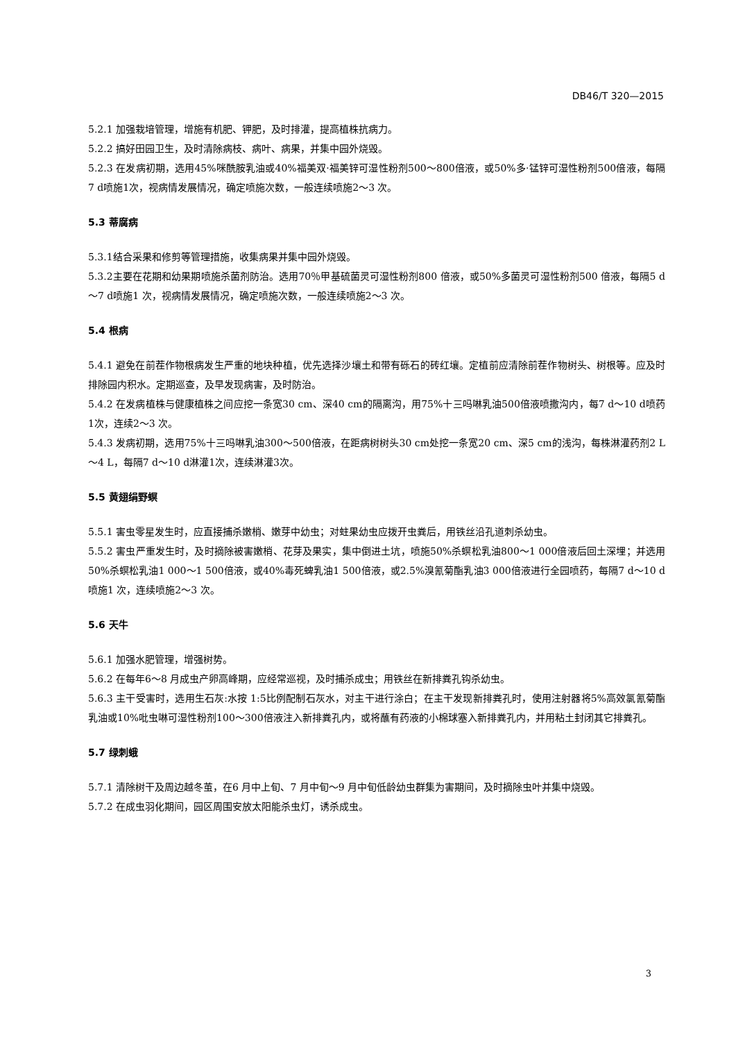DB46/T 320—2015
5.2.1 加强栽培管理，增施有机肥、钾肥，及时排灌，提高植株抗病力。
5.2.2 搞好田园卫生，及时清除病枝、病叶、病果，并集中园外烧毁。
5.2.3 在发病初期，选用45%咪酰胺乳油或40%福美双·福美锌可湿性粉剂500～800倍液，或50%多·锰锌可湿性粉剂500倍液，每隔7 d喷施1次，视病情发展情况，确定喷施次数，一般连续喷施2～3 次。
5.3 蒂腐病
5.3.1结合采果和修剪等管理措施，收集病果并集中园外烧毁。
5.3.2主要在花期和幼果期喷施杀菌剂防治。选用70％甲基硫菌灵可湿性粉剂800 倍液，或50%多菌灵可湿性粉剂500 倍液，每隔5 d～7 d喷施1 次，视病情发展情况，确定喷施次数，一般连续喷施2～3 次。
5.4 根病
5.4.1 避免在前茬作物根病发生严重的地块种植，优先选择沙壤土和带有砾石的砖红壤。定植前应清除前茬作物树头、树根等。应及时排除园内积水。定期巡查，及早发现病害，及时防治。
5.4.2 在发病植株与健康植株之间应挖一条宽30 cm、深40 cm的隔离沟，用75%十三吗啉乳油500倍液喷撒沟内，每7 d～10 d喷药1次，连续2～3 次。
5.4.3 发病初期，选用75%十三吗啉乳油300～500倍液，在距病树树头30 cm处挖一条宽20 cm、深5 cm的浅沟，每株淋灌药剂2 L～4 L，每隔7 d～10 d淋灌1次，连续淋灌3次。
5.5 黄翅绢野螟
5.5.1 害虫零星发生时，应直接捕杀嫩梢、嫩芽中幼虫；对蛀果幼虫应拨开虫粪后，用铁丝沿孔道刺杀幼虫。
5.5.2 害虫严重发生时，及时摘除被害嫩梢、花芽及果实，集中倒进土坑，喷施50%杀螟松乳油800～1 000倍液后回土深埋；并选用50%杀螟松乳油1 000～1 500倍液，或40%毒死蜱乳油1 500倍液，或2.5%溴氰菊酯乳油3 000倍液进行全园喷药，每隔7 d～10 d喷施1 次，连续喷施2～3 次。
5.6 天牛
5.6.1 加强水肥管理，增强树势。
5.6.2 在每年6～8 月成虫产卵高峰期，应经常巡视，及时捕杀成虫；用铁丝在新排粪孔钩杀幼虫。
5.6.3 主干受害时，选用生石灰:水按 1:5比例配制石灰水，对主干进行涂白；在主干发现新排粪孔时，使用注射器将5%高效氯氰菊酯乳油或10%吡虫啉可湿性粉剂100～300倍液注入新排粪孔内，或将蘸有药液的小棉球塞入新排粪孔内，并用粘土封闭其它排粪孔。
5.7 绿刺蛾
5.7.1 清除树干及周边越冬茧，在6 月中上旬、7 月中旬～9 月中旬低龄幼虫群集为害期间，及时摘除虫叶并集中烧毁。
5.7.2 在成虫羽化期间，园区周围安放太阳能杀虫灯，诱杀成虫。
3